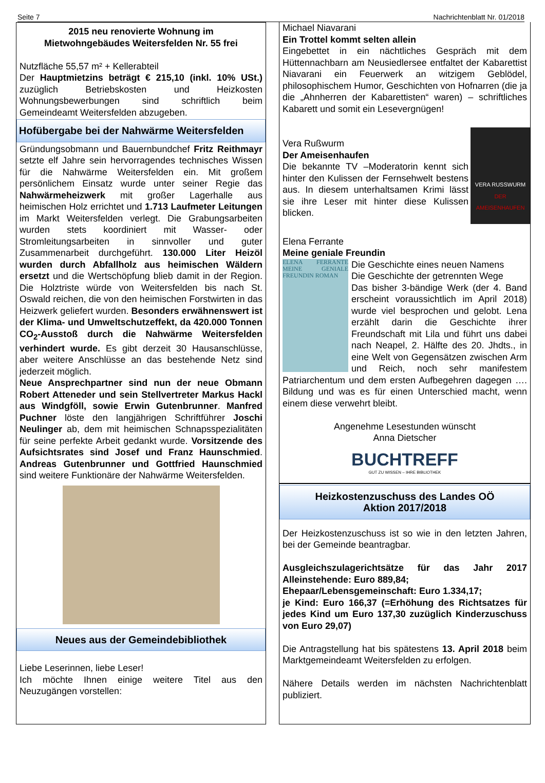Seite 7 Nachrichtenblatt Nr. 01/2018
2015 neu renovierte Wohnung im
Mietwohngebäudes Weitersfelden Nr. 55 frei
Nutzfläche 55,57 m² + Kellerabteil
Der Hauptmietzins beträgt € 215,10 (inkl. 10% USt.) zuzüglich Betriebskosten und Heizkosten Wohnungsbewerbungen sind schriftlich beim Gemeindeamt Weitersfelden abzugeben.
Hofübergabe bei der Nahwärme Weitersfelden
Gründungsobmann und Bauernbundchef Fritz Reithmayr setzte elf Jahre sein hervorragendes technisches Wissen für die Nahwärme Weitersfelden ein. Mit großem persönlichem Einsatz wurde unter seiner Regie das Nahwärmeheizwerk mit großer Lagerhalle aus heimischen Holz errichtet und 1.713 Laufmeter Leitungen im Markt Weitersfelden verlegt. Die Grabungsarbeiten wurden stets koordiniert mit Wasser- oder Stromleitungsarbeiten in sinnvoller und guter Zusammenarbeit durchgeführt. 130.000 Liter Heizöl wurden durch Abfallholz aus heimischen Wäldern ersetzt und die Wertschöpfung blieb damit in der Region. Die Holztriste würde von Weitersfelden bis nach St. Oswald reichen, die von den heimischen Forstwirten in das Heizwerk geliefert wurden. Besonders erwähnenswert ist der Klima- und Umweltschutzeffekt, da 420.000 Tonnen CO<sub>2</sub>-Ausstoß durch die Nahwärme Weitersfelden verhindert wurde. Es gibt derzeit 30 Hausanschlüsse, aber weitere Anschlüsse an das bestehende Netz sind jederzeit möglich.
Neue Ansprechpartner sind nun der neue Obmann Robert Atteneder und sein Stellvertreter Markus Hackl aus Windgföll, sowie Erwin Gutenbrunner. Manfred Puchner löste den langjährigen Schriftführer Joschi Neulinger ab, dem mit heimischen Schnapsspezialitäten für seine perfekte Arbeit gedankt wurde. Vorsitzende des Aufsichtsrates sind Josef und Franz Haunschmied. Andreas Gutenbrunner und Gottfried Haunschmied sind weitere Funktionäre der Nahwärme Weitersfelden.
Neues aus der Gemeindebibliothek
Liebe Leserinnen, liebe Leser!
Ich möchte Ihnen einige weitere Titel aus den Neuzugängen vorstellen:
Michael Niavarani
Ein Trottel kommt selten allein
Eingebettet in ein nächtliches Gespräch mit dem Hüttennachbarn am Neusiedlersee entfaltet der Kabarettist Niavarani ein Feuerwerk an witzigem Geblödel, philosophischem Humor, Geschichten von Hofnarren (die ja die „Ahnherren der Kabarettisten“ waren) – schriftliches Kabarett und somit ein Lesevergnügen!
Vera Rußwurm
Der Ameisenhaufen
Die bekannte TV –Moderatorin kennt sich hinter den Kulissen der Fernsehwelt bestens aus. In diesem unterhaltsamen Krimi lässt sie ihre Leser mit hinter diese Kulissen blicken.
VERA RUSSWURM
DER AMEISENHAUFEN
Elena Ferrante
Meine geniale Freundin
ELENA FERRANTE MEINE GENIALE FREUNDIN ROMAN
Die Geschichte eines neuen Namens
Die Geschichte der getrennten Wege
Das bisher 3-bändige Werk (der 4. Band erscheint voraussichtlich im April 2018) wurde viel besprochen und gelobt. Lena erzählt darin die Geschichte ihrer Freundschaft mit Lila und führt uns dabei nach Neapel, 2. Hälfte des 20. Jhdts., in eine Welt von Gegensätzen zwischen Arm und Reich, noch sehr manifestem Patriarchentum und dem ersten Aufbegehren dagegen …. Bildung und was es für einen Unterschied macht, wenn einem diese verwehrt bleibt.
Angenehme Lesestunden wünscht
Anna Dietscher
BUCHTREFF
GUT ZU WISSEN – IHRE BIBLIOTHEK
Heizkostenzuschuss des Landes OÖ
Aktion 2017/2018
Der Heizkostenzuschuss ist so wie in den letzten Jahren, bei der Gemeinde beantragbar.
Ausgleichszulagerichtsätze für das Jahr 2017 Alleinstehende: Euro 889,84;
Ehepaar/Lebensgemeinschaft: Euro 1.334,17;
je Kind: Euro 166,37 (=Erhöhung des Richtsatzes für jedes Kind um Euro 137,30 zuzüglich Kinderzuschuss von Euro 29,07)
Die Antragstellung hat bis spätestens 13. April 2018 beim Marktgemeindeamt Weitersfelden zu erfolgen.
Nähere Details werden im nächsten Nachrichtenblatt publiziert.